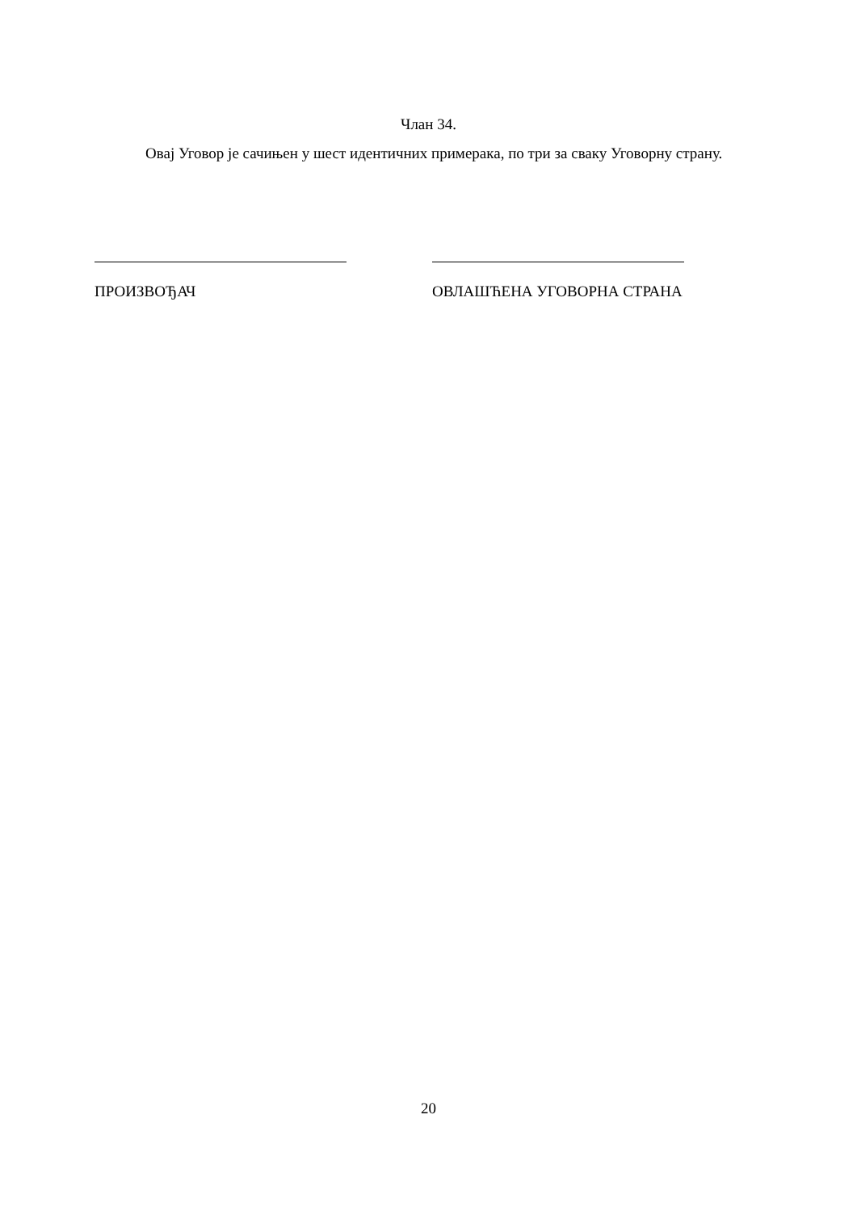Члан 34.
Овај Уговор је сачињен у шест идентичних примерака, по три за сваку Уговорну страну.
ПРОИЗВОЂАЧ ОВЛАШЋЕНА УГОВОРНА СТРАНА
20